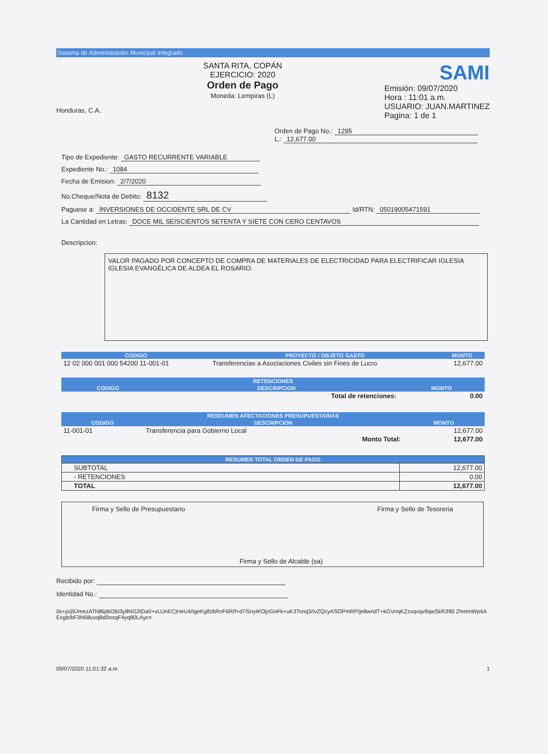Sistema de Administración Municipal Integrado
Honduras, C.A.
SANTA RITA, COPÁN
EJERCICIO: 2020
Orden de Pago
Moneda: Lempiras (L)
SAMI
Emisión: 09/07/2020
Hora : 11:01 a.m.
USUARIO: JUAN.MARTINEZ
Pagina: 1 de 1
Orden de Pago No.: 1295
L.: 12,677.00
Tipo de Expediente: GASTO RECURRENTE VARIABLE
Expediente No.: 1084
Fecha de Emision: 2/7/2020
No.Cheque/Nota de Debito: 8132
Paguese a: INVERSIONES DE OCCIDENTE SRL DE CV Id/RTN: 05019005471591
La Cantidad en Letras: DOCE MIL SEISCIENTOS SETENTA Y SIETE CON CERO CENTAVOS
Descripcion:
VALOR PAGADO POR CONCEPTO DE COMPRA DE MATERIALES DE ELECTRICIDAD PARA ELECTRIFICAR IGLESIA IGLESIA EVANGÉLICA DE ALDEA EL ROSARIO.
| CODIGO | PROYECTO / OBJETO GASTO | MONTO |
| --- | --- | --- |
| 12 02 000 001 000 54200 11-001-01 | Transferencias a Asociaciones Civiles sin Fines de Lucro | 12,677.00 |
| RETENCIONES | | |
| --- | --- | --- |
| CODIGO | DESCRIPCION | MONTO |
| | Total de retenciones: | 0.00 |
| RESEUMEN AFECTACIONES PRESUPUESTARIAS | | |
| --- | --- | --- |
| CODIGO | DESCRIPCION | MONTO |
| 11-001-01 | Transferencia para Gobierno Local | 12,677.00 |
| | Monto Total: | 12,677.00 |
| RESUMEN TOTAL ORDEN DE PAGO | |
| --- | --- |
| SUBTOTAL | 12,677.00 |
| - RETENCIONES | 0.00 |
| TOTAL | 12,677.00 |
Firma y Sello de Presupuestario
Firma y Sello de Alcalde (sa)
Firma y Sello de Tesoreria
Recibido por:
Identidad No.:
0s+js/j9JmezATh86pbl36t3y8NG2tDa0+vLtJnECjHeU4/IgeKglfzbRoF6R/f+d7/5nyIKOjoGnFk+uK3Tsnq3//vZQcyASOPmRP/je8wndT+kGVnqKZzxqxqv9qwSkR390 ZhmmWp4AEsgb/bF3N68uvqBd0osqF4yq80LAyc=
09/07/2020 11:01:32 a.m. 1